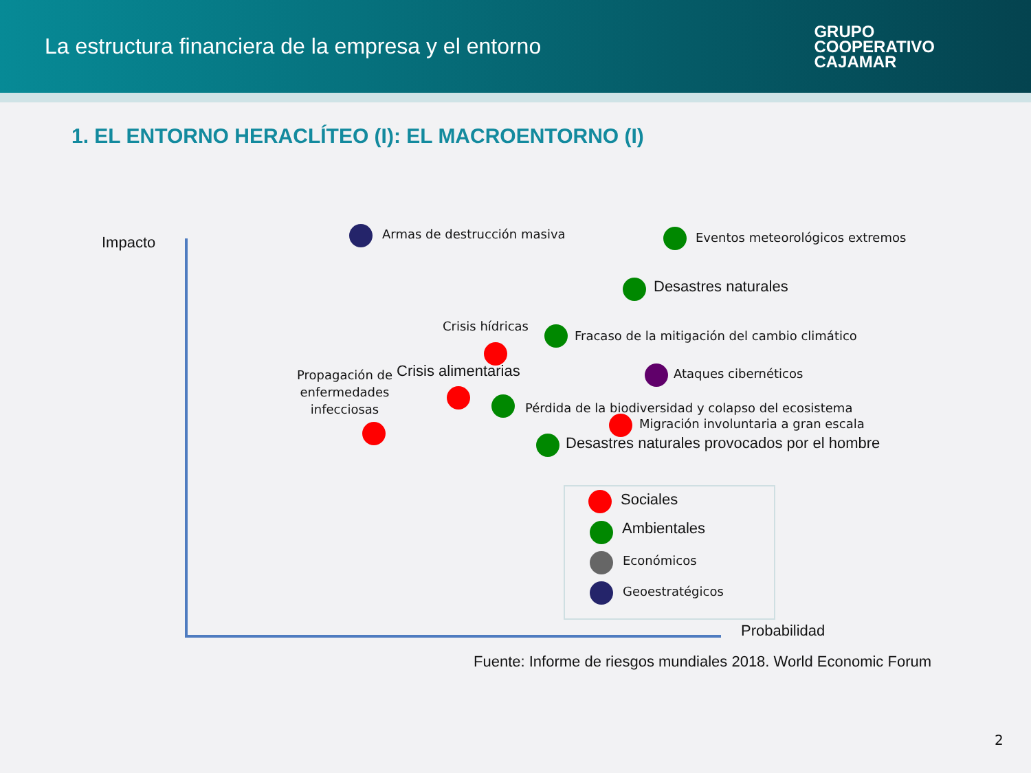La estructura financiera de la empresa y el entorno
GRUPO
COOPERATIVO
CAJAMAR
1. EL ENTORNO HERACLÍTEO (I): EL MACROENTORNO (I)
Impacto Armas de destrucción masiva
Eventos meteorológicos extremos
Desastres naturales
Crisis hídricas
Fracaso de la mitigación del cambio climático
Crisis alimentarias Ataques cibernéticos
Propagación de
enfermedades
infecciosas
Pérdida de la biodiversidad y colapso del ecosistema
Migración involuntaria a gran escala
Desastres naturales provocados por el hombre
Sociales
Ambientales
Económicos
Geoestratégicos
Probabilidad
Fuente: Informe de riesgos mundiales 2018. World Economic Forum
2